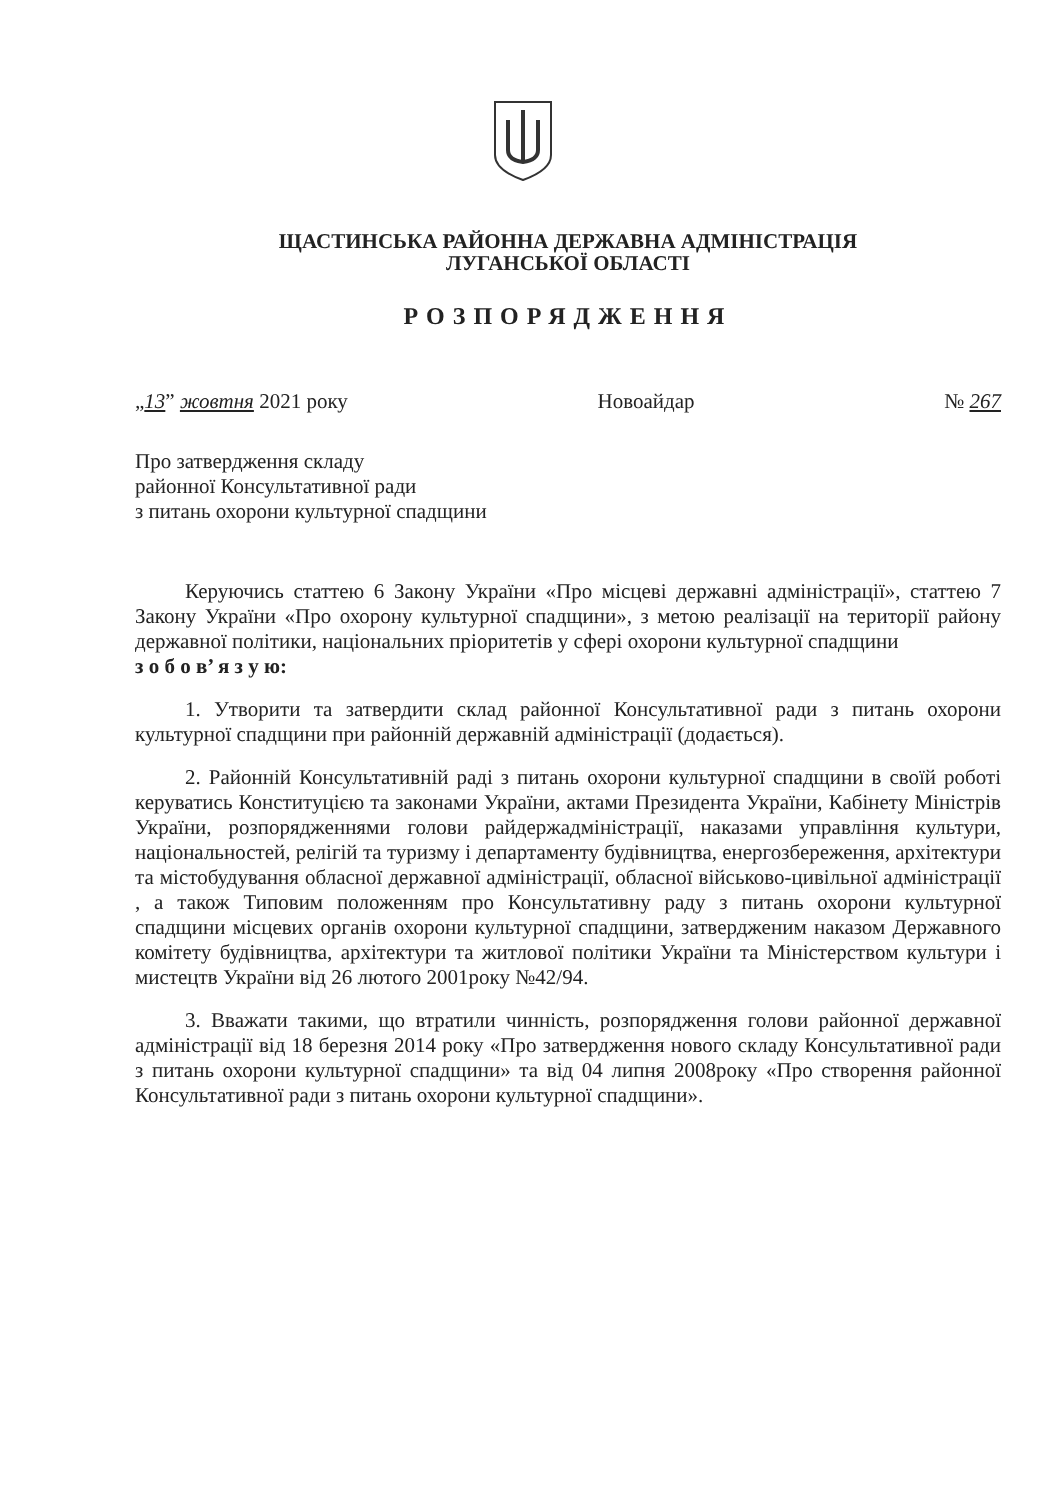ЩАСТИНСЬКА РАЙОННА ДЕРЖАВНА АДМІНІСТРАЦІЯ
ЛУГАНСЬКОЇ ОБЛАСТІ
РОЗПОРЯДЖЕННЯ
„13” жовтня 2021 року Новоайдар № 267
Про затвердження складу
районної Консультативної ради
з питань охорони культурної спадщини
Керуючись статтею 6 Закону України «Про місцеві державні адміністрації», статтею 7 Закону України «Про охорону культурної спадщини», з метою реалізації на території району державної політики, національних пріоритетів у сфері охорони культурної спадщини
з о б о в’ я з у ю:
1. Утворити та затвердити склад районної Консультативної ради з питань охорони культурної спадщини при районній державній адміністрації (додається).
2. Районній Консультативній раді з питань охорони культурної спадщини в своїй роботі керуватись Конституцією та законами України, актами Президента України, Кабінету Міністрів України, розпорядженнями голови райдержадміністрації, наказами управління культури, національностей, релігій та туризму і департаменту будівництва, енергозбереження, архітектури та містобудування обласної державної адміністрації, обласної військово-цивільної адміністрації , а також Типовим положенням про Консультативну раду з питань охорони культурної спадщини місцевих органів охорони культурної спадщини, затвердженим наказом Державного комітету будівництва, архітектури та житлової політики України та Міністерством культури і мистецтв України від 26 лютого 2001року №42/94.
3. Вважати такими, що втратили чинність, розпорядження голови районної державної адміністрації від 18 березня 2014 року «Про затвердження нового складу Консультативної ради з питань охорони культурної спадщини» та від 04 липня 2008року «Про створення районної Консультативної ради з питань охорони культурної спадщини».